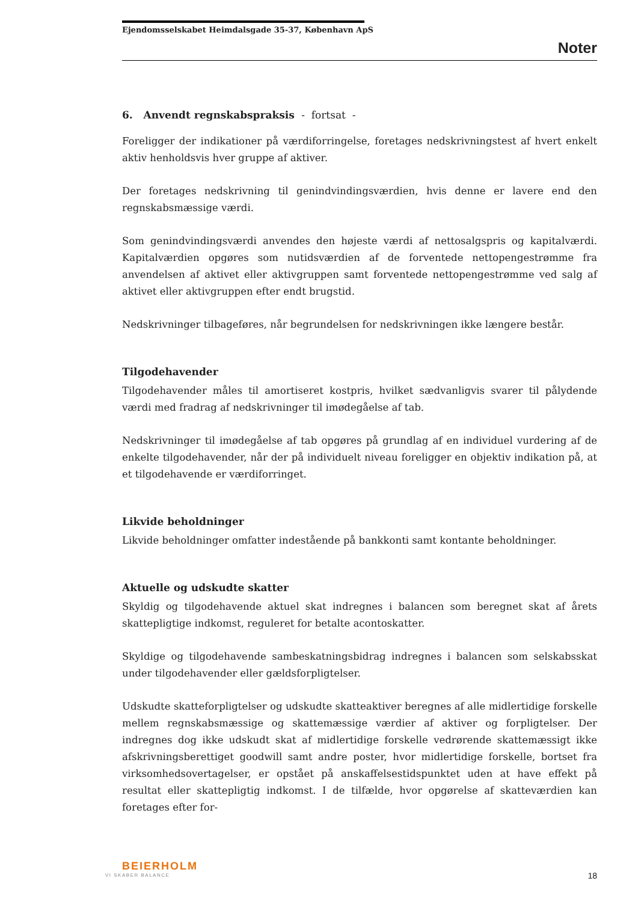Ejendomsselskabet Heimdalsgade 35-37, København ApS
Noter
6. Anvendt regnskabspraksis - fortsat -
Foreligger der indikationer på værdiforringelse, foretages nedskrivningstest af hvert enkelt aktiv henholdsvis hver gruppe af aktiver.
Der foretages nedskrivning til genindvindingsværdien, hvis denne er lavere end den regnskabsmæssige værdi.
Som genindvindingsværdi anvendes den højeste værdi af nettosalgspris og kapitalværdi. Kapitalværdien opgøres som nutidsværdien af de forventede nettopengestrømme fra anvendelsen af aktivet eller aktivgruppen samt forventede nettopengestrømme ved salg af aktivet eller aktivgruppen efter endt brugstid.
Nedskrivninger tilbageføres, når begrundelsen for nedskrivningen ikke længere består.
Tilgodehavender
Tilgodehavender måles til amortiseret kostpris, hvilket sædvanligvis svarer til pålydende værdi med fradrag af nedskrivninger til imødegåelse af tab.
Nedskrivninger til imødegåelse af tab opgøres på grundlag af en individuel vurdering af de enkelte tilgodehavender, når der på individuelt niveau foreligger en objektiv indikation på, at et tilgodehavende er værdiforringet.
Likvide beholdninger
Likvide beholdninger omfatter indestående på bankkonti samt kontante beholdninger.
Aktuelle og udskudte skatter
Skyldig og tilgodehavende aktuel skat indregnes i balancen som beregnet skat af årets skattepligtige indkomst, reguleret for betalte acontoskatter.
Skyldige og tilgodehavende sambeskatningsbidrag indregnes i balancen som selskabsskat under tilgodehavender eller gældsforpligtelser.
Udskudte skatteforpligtelser og udskudte skatteaktiver beregnes af alle midlertidige forskelle mellem regnskabsmæssige og skattemæssige værdier af aktiver og forpligtelser. Der indregnes dog ikke udskudt skat af midlertidige forskelle vedrørende skattemæssigt ikke afskrivningsberettiget goodwill samt andre poster, hvor midlertidige forskelle, bortset fra virksomhedsovertagelser, er opstået på anskaffelsestidspunktet uden at have effekt på resultat eller skattepligtig indkomst. I de tilfælde, hvor opgørelse af skatteværdien kan foretages efter for-
BEIERHOLM
VI SKABER BALANCE
18